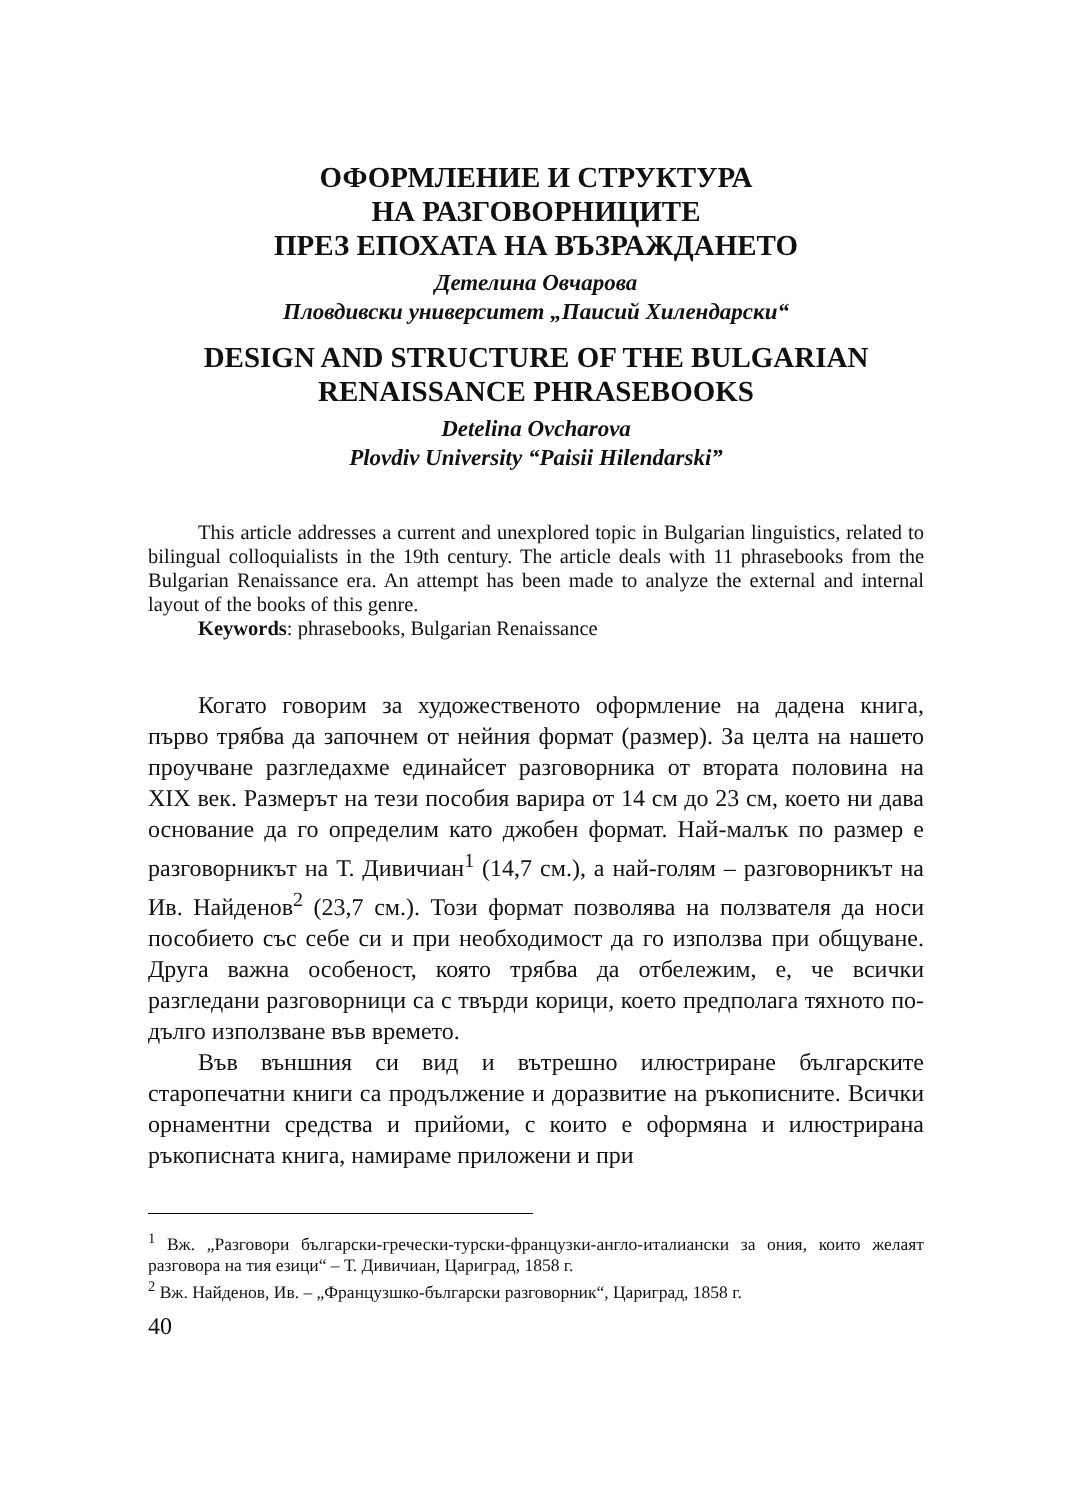ОФОРМЛЕНИЕ И СТРУКТУРА
НА РАЗГОВОРНИЦИТЕ
ПРЕЗ ЕПОХАТА НА ВЪЗРАЖДАНЕТО
Детелина Овчарова
Пловдивски университет „Паисий Хилендарски“
DESIGN AND STRUCTURE OF THE BULGARIAN
RENAISSANCE PHRASEBOOKS
Detelina Ovcharova
Plovdiv University “Paisii Hilendarski”
This article addresses a current and unexplored topic in Bulgarian linguistics, related to bilingual colloquialists in the 19th century. The article deals with 11 phrasebooks from the Bulgarian Renaissance era. An attempt has been made to analyze the external and internal layout of the books of this genre.
Keywords: phrasebooks, Bulgarian Renaissance
Когато говорим за художественото оформление на дадена книга, първо трябва да започнем от нейния формат (размер). За целта на нашето проучване разгледахме единайсет разговорника от втората половина на XIX век. Размерът на тези пособия варира от 14 см до 23 см, което ни дава основание да го определим като джобен формат. Най-малък по размер е разговорникът на Т. Дивичиан<sup>1</sup> (14,7 см.), а най-голям – разговорникът на Ив. Найденов<sup>2</sup> (23,7 см.). Този формат позволява на ползвателя да носи пособието със себе си и при необходимост да го използва при общуване. Друга важна особеност, която трябва да отбележим, е, че всички разгледани разговорници са с твърди корици, което предполага тяхното по-дълго използване във времето.
Във външния си вид и вътрешно илюстриране българските старопечатни книги са продължение и доразвитие на ръкописните. Всички орнаментни средства и прийоми, с които е оформяна и илюстрирана ръкописната книга, намираме приложени и при
<sup>1</sup> Вж. „Разговори български-гречески-турски-французки-англо-италиански за ония, които желаят разговора на тия езици“ – Т. Дивичиан, Цариград, 1858 г.
<sup>2</sup> Вж. Найденов, Ив. – „Французшко-български разговорник“, Цариград, 1858 г.
40